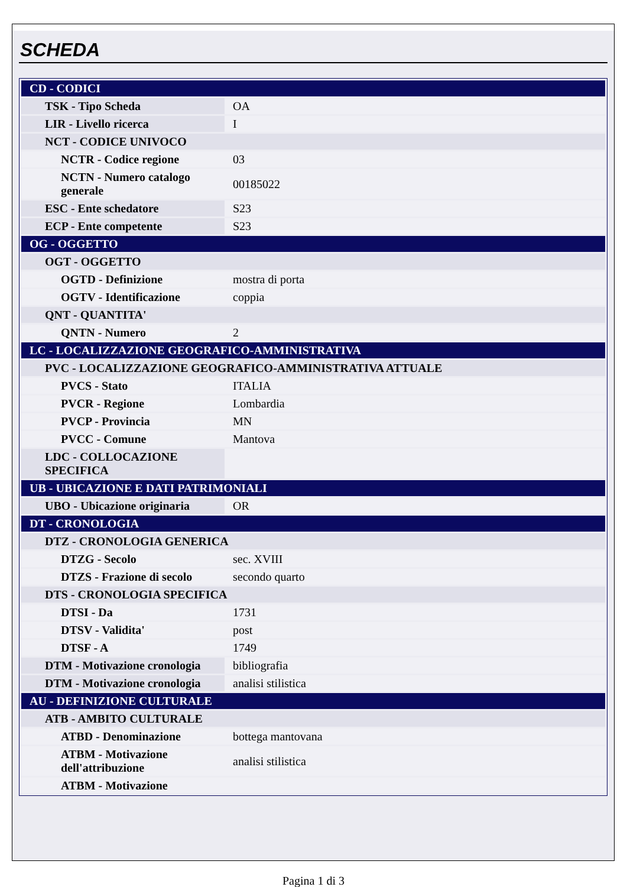SCHEDA
| CD - CODICI | |
| TSK - Tipo Scheda | OA |
| LIR - Livello ricerca | I |
| NCT - CODICE UNIVOCO | |
| NCTR - Codice regione | 03 |
| NCTN - Numero catalogo generale | 00185022 |
| ESC - Ente schedatore | S23 |
| ECP - Ente competente | S23 |
| OG - OGGETTO | |
| OGT - OGGETTO | |
| OGTD - Definizione | mostra di porta |
| OGTV - Identificazione | coppia |
| QNT - QUANTITA' | |
| QNTN - Numero | 2 |
| LC - LOCALIZZAZIONE GEOGRAFICO-AMMINISTRATIVA | |
| PVC - LOCALIZZAZIONE GEOGRAFICO-AMMINISTRATIVA ATTUALE | |
| PVCS - Stato | ITALIA |
| PVCR - Regione | Lombardia |
| PVCP - Provincia | MN |
| PVCC - Comune | Mantova |
| LDC - COLLOCAZIONE SPECIFICA | |
| UB - UBICAZIONE E DATI PATRIMONIALI | |
| UBO - Ubicazione originaria | OR |
| DT - CRONOLOGIA | |
| DTZ - CRONOLOGIA GENERICA | |
| DTZG - Secolo | sec. XVIII |
| DTZS - Frazione di secolo | secondo quarto |
| DTS - CRONOLOGIA SPECIFICA | |
| DTSI - Da | 1731 |
| DTSV - Validita' | post |
| DTSF - A | 1749 |
| DTM - Motivazione cronologia | bibliografia |
| DTM - Motivazione cronologia | analisi stilistica |
| AU - DEFINIZIONE CULTURALE | |
| ATB - AMBITO CULTURALE | |
| ATBD - Denominazione | bottega mantovana |
| ATBM - Motivazione dell'attribuzione | analisi stilistica |
| ATBM - Motivazione | |
Pagina 1 di 3